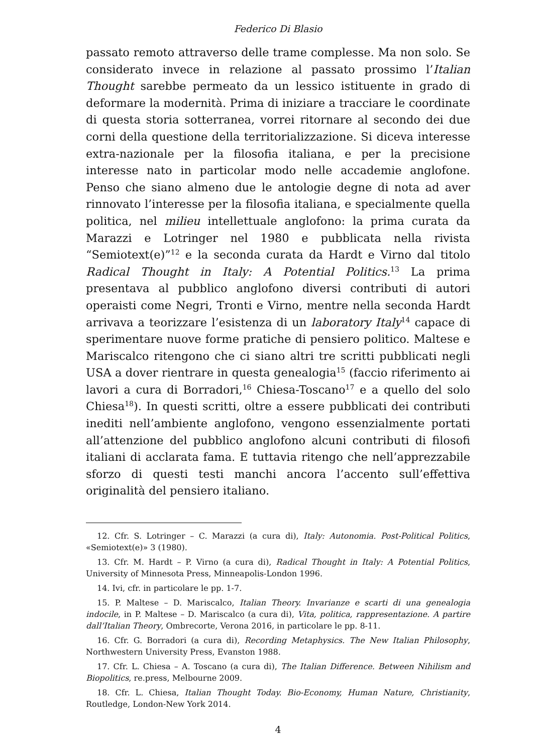Federico Di Blasio
passato remoto attraverso delle trame complesse. Ma non solo. Se considerato invece in relazione al passato prossimo l’Italian Thought sarebbe permeato da un lessico istituente in grado di deformare la modernità. Prima di iniziare a tracciare le coordinate di questa storia sotterranea, vorrei ritornare al secondo dei due corni della questione della territorializzazione. Si diceva interesse extra-nazionale per la filosofia italiana, e per la precisione interesse nato in particolar modo nelle accademie anglofone. Penso che siano almeno due le antologie degne di nota ad aver rinnovato l’interesse per la filosofia italiana, e specialmente quella politica, nel milieu intellettuale anglofono: la prima curata da Marazzi e Lotringer nel 1980 e pubblicata nella rivista “Semiotext(e)”<sup>12</sup> e la seconda curata da Hardt e Virno dal titolo Radical Thought in Italy: A Potential Politics.<sup>13</sup> La prima presentava al pubblico anglofono diversi contributi di autori operaisti come Negri, Tronti e Virno, mentre nella seconda Hardt arrivava a teorizzare l’esistenza di un laboratory Italy<sup>14</sup> capace di sperimentare nuove forme pratiche di pensiero politico. Maltese e Mariscalco ritengono che ci siano altri tre scritti pubblicati negli USA a dover rientrare in questa genealogia<sup>15</sup> (faccio riferimento ai lavori a cura di Borradori,<sup>16</sup> Chiesa-Toscano<sup>17</sup> e a quello del solo Chiesa<sup>18</sup>). In questi scritti, oltre a essere pubblicati dei contributi inediti nell’ambiente anglofono, vengono essenzialmente portati all’attenzione del pubblico anglofono alcuni contributi di filosofi italiani di acclarata fama. E tuttavia ritengo che nell’apprezzabile sforzo di questi testi manchi ancora l’accento sull’effettiva originalità del pensiero italiano.
12. Cfr. S. Lotringer – C. Marazzi (a cura di), Italy: Autonomia. Post-Political Politics, «Semiotext(e)» 3 (1980).
13. Cfr. M. Hardt – P. Virno (a cura di), Radical Thought in Italy: A Potential Politics, University of Minnesota Press, Minneapolis-London 1996.
14. Ivi, cfr. in particolare le pp. 1-7.
15. P. Maltese – D. Mariscalco, Italian Theory. Invarianze e scarti di una genealogia indocile, in P. Maltese – D. Mariscalco (a cura di), Vita, politica, rappresentazione. A partire dall’Italian Theory, Ombrecorte, Verona 2016, in particolare le pp. 8-11.
16. Cfr. G. Borradori (a cura di), Recording Metaphysics. The New Italian Philosophy, Northwestern University Press, Evanston 1988.
17. Cfr. L. Chiesa – A. Toscano (a cura di), The Italian Difference. Between Nihilism and Biopolitics, re.press, Melbourne 2009.
18. Cfr. L. Chiesa, Italian Thought Today. Bio-Economy, Human Nature, Christianity, Routledge, London-New York 2014.
4